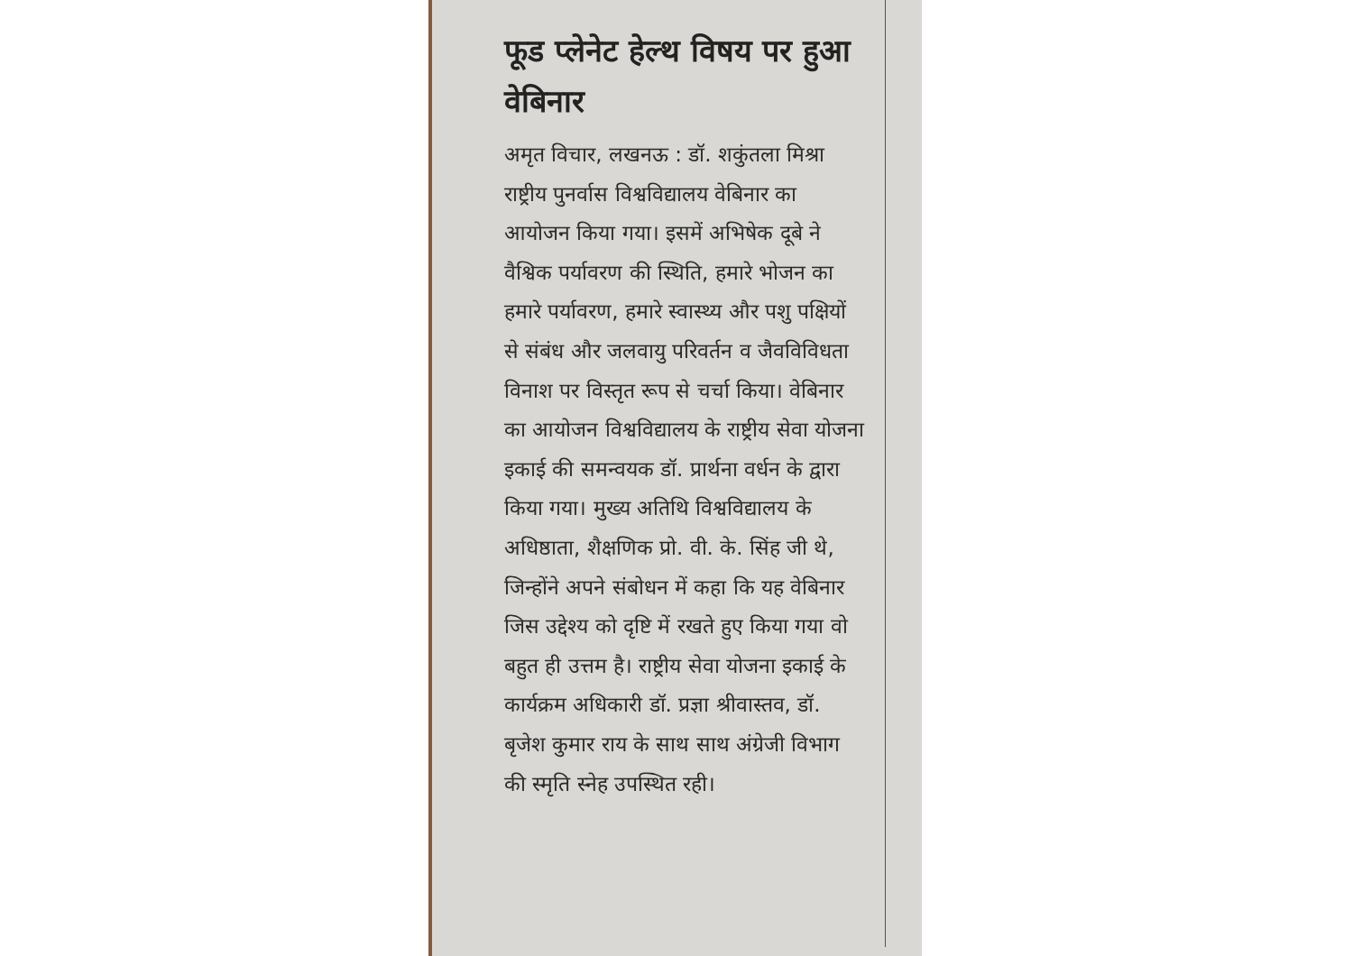फूड प्लेनेट हेल्थ विषय पर हुआ वेबिनार
अमृत विचार, लखनऊ : डॉ. शकुंतला मिश्रा राष्ट्रीय पुनर्वास विश्वविद्यालय वेबिनार का आयोजन किया गया। इसमें अभिषेक दूबे ने वैश्विक पर्यावरण की स्थिति, हमारे भोजन का हमारे पर्यावरण, हमारे स्वास्थ्य और पशु पक्षियों से संबंध और जलवायु परिवर्तन व जैवविविधता विनाश पर विस्तृत रूप से चर्चा किया। वेबिनार का आयोजन विश्वविद्यालय के राष्ट्रीय सेवा योजना इकाई की समन्वयक डॉ. प्रार्थना वर्धन के द्वारा किया गया। मुख्य अतिथि विश्वविद्यालय के अधिष्ठाता, शैक्षणिक प्रो. वी. के. सिंह जी थे, जिन्होंने अपने संबोधन में कहा कि यह वेबिनार जिस उद्देश्य को दृष्टि में रखते हुए किया गया वो बहुत ही उत्तम है। राष्ट्रीय सेवा योजना इकाई के कार्यक्रम अधिकारी डॉ. प्रज्ञा श्रीवास्तव, डॉ. बृजेश कुमार राय के साथ साथ अंग्रेजी विभाग की स्मृति स्नेह उपस्थित रही।